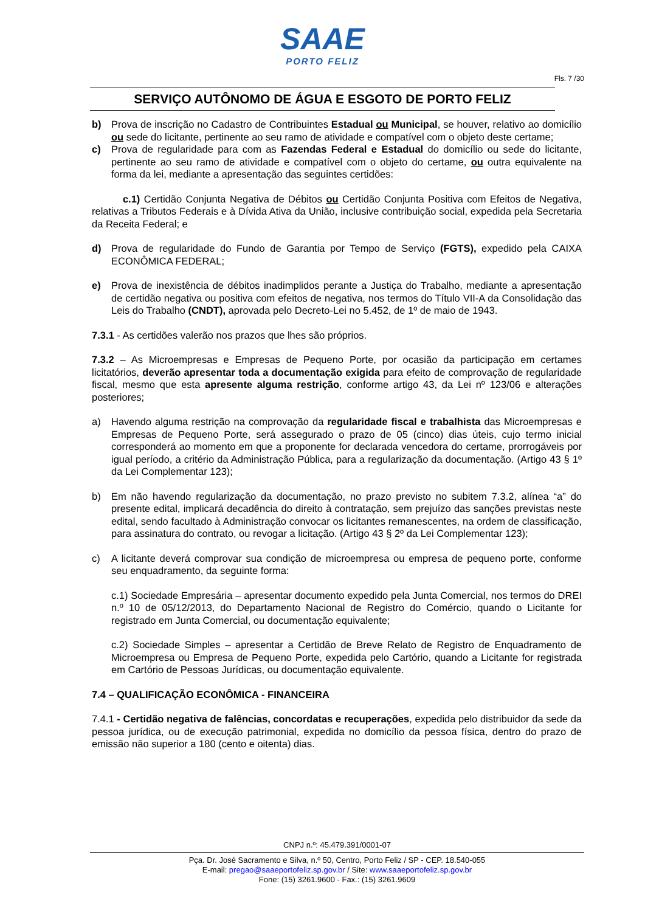SAAE
PORTO FELIZ
Fls. 7 /30
SERVIÇO AUTÔNOMO DE ÁGUA E ESGOTO DE PORTO FELIZ
b) Prova de inscrição no Cadastro de Contribuintes Estadual ou Municipal, se houver, relativo ao domicílio ou sede do licitante, pertinente ao seu ramo de atividade e compatível com o objeto deste certame;
c) Prova de regularidade para com as Fazendas Federal e Estadual do domicílio ou sede do licitante, pertinente ao seu ramo de atividade e compatível com o objeto do certame, ou outra equivalente na forma da lei, mediante a apresentação das seguintes certidões:
c.1) Certidão Conjunta Negativa de Débitos ou Certidão Conjunta Positiva com Efeitos de Negativa, relativas a Tributos Federais e à Dívida Ativa da União, inclusive contribuição social, expedida pela Secretaria da Receita Federal; e
d) Prova de regularidade do Fundo de Garantia por Tempo de Serviço (FGTS), expedido pela CAIXA ECONÔMICA FEDERAL;
e) Prova de inexistência de débitos inadimplidos perante a Justiça do Trabalho, mediante a apresentação de certidão negativa ou positiva com efeitos de negativa, nos termos do Título VII-A da Consolidação das Leis do Trabalho (CNDT), aprovada pelo Decreto-Lei no 5.452, de 1º de maio de 1943.
7.3.1 - As certidões valerão nos prazos que lhes são próprios.
7.3.2 – As Microempresas e Empresas de Pequeno Porte, por ocasião da participação em certames licitatórios, deverão apresentar toda a documentação exigida para efeito de comprovação de regularidade fiscal, mesmo que esta apresente alguma restrição, conforme artigo 43, da Lei nº 123/06 e alterações posteriores;
a) Havendo alguma restrição na comprovação da regularidade fiscal e trabalhista das Microempresas e Empresas de Pequeno Porte, será assegurado o prazo de 05 (cinco) dias úteis, cujo termo inicial corresponderá ao momento em que a proponente for declarada vencedora do certame, prorrogáveis por igual período, a critério da Administração Pública, para a regularização da documentação. (Artigo 43 § 1º da Lei Complementar 123);
b) Em não havendo regularização da documentação, no prazo previsto no subitem 7.3.2, alínea “a” do presente edital, implicará decadência do direito à contratação, sem prejuízo das sanções previstas neste edital, sendo facultado à Administração convocar os licitantes remanescentes, na ordem de classificação, para assinatura do contrato, ou revogar a licitação. (Artigo 43 § 2º da Lei Complementar 123);
c) A licitante deverá comprovar sua condição de microempresa ou empresa de pequeno porte, conforme seu enquadramento, da seguinte forma:
c.1) Sociedade Empresária – apresentar documento expedido pela Junta Comercial, nos termos do DREI n.º 10 de 05/12/2013, do Departamento Nacional de Registro do Comércio, quando o Licitante for registrado em Junta Comercial, ou documentação equivalente;
c.2) Sociedade Simples – apresentar a Certidão de Breve Relato de Registro de Enquadramento de Microempresa ou Empresa de Pequeno Porte, expedida pelo Cartório, quando a Licitante for registrada em Cartório de Pessoas Jurídicas, ou documentação equivalente.
7.4 – QUALIFICAÇÃO ECONÔMICA - FINANCEIRA
7.4.1 - Certidão negativa de falências, concordatas e recuperações, expedida pelo distribuidor da sede da pessoa jurídica, ou de execução patrimonial, expedida no domicílio da pessoa física, dentro do prazo de emissão não superior a 180 (cento e oitenta) dias.
CNPJ n.º: 45.479.391/0001-07
Pça. Dr. José Sacramento e Silva, n.º 50, Centro, Porto Feliz / SP - CEP. 18.540-055
E-mail: pregao@saaeportofeliz.sp.gov.br / Site: www.saaeportofeliz.sp.gov.br
Fone: (15) 3261.9600 - Fax.: (15) 3261.9609